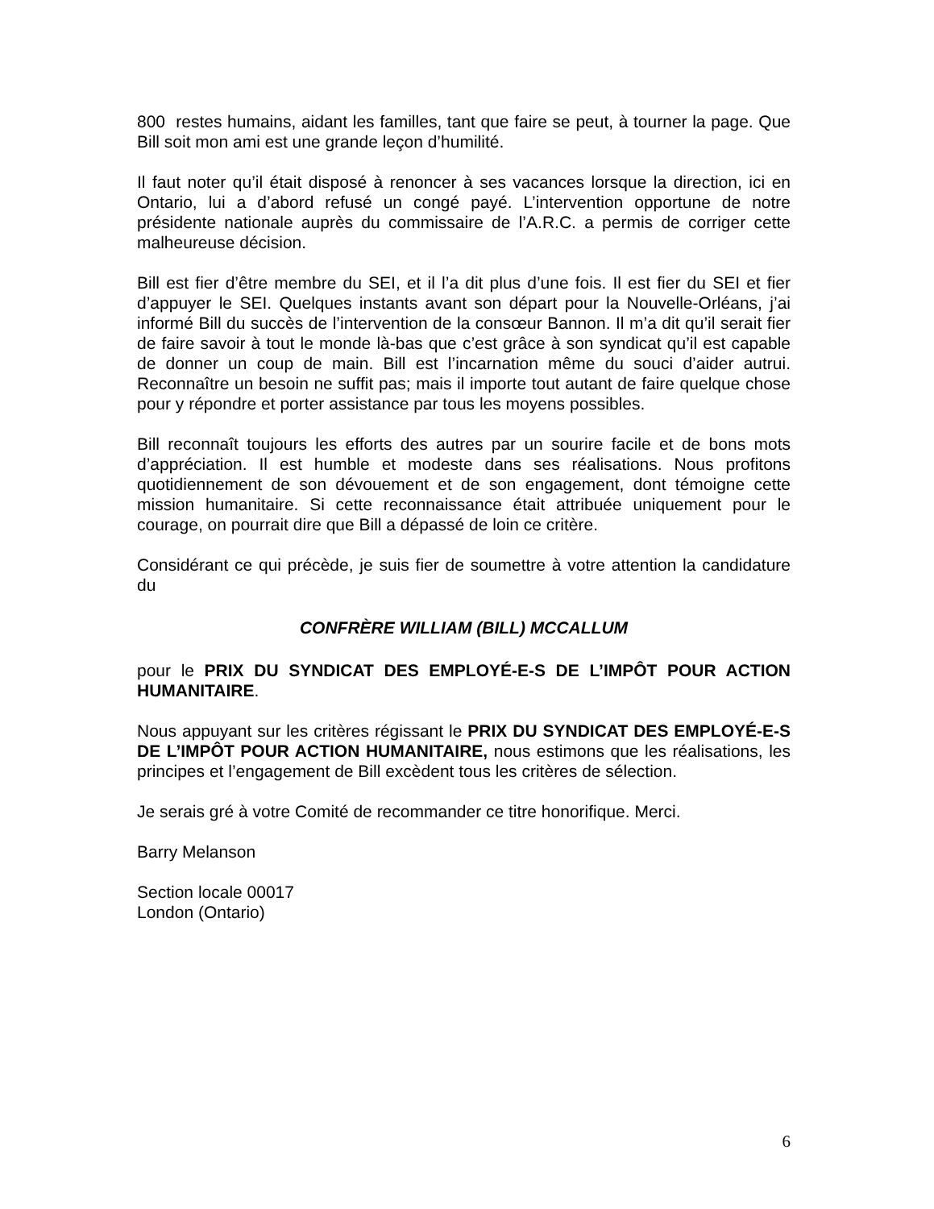800 restes humains, aidant les familles, tant que faire se peut, à tourner la page. Que Bill soit mon ami est une grande leçon d’humilité.
Il faut noter qu’il était disposé à renoncer à ses vacances lorsque la direction, ici en Ontario, lui a d’abord refusé un congé payé. L’intervention opportune de notre présidente nationale auprès du commissaire de l’A.R.C. a permis de corriger cette malheureuse décision.
Bill est fier d’être membre du SEI, et il l’a dit plus d’une fois. Il est fier du SEI et fier d’appuyer le SEI. Quelques instants avant son départ pour la Nouvelle-Orléans, j’ai informé Bill du succès de l’intervention de la consœur Bannon. Il m’a dit qu’il serait fier de faire savoir à tout le monde là-bas que c’est grâce à son syndicat qu’il est capable de donner un coup de main. Bill est l’incarnation même du souci d’aider autrui. Reconnaître un besoin ne suffit pas; mais il importe tout autant de faire quelque chose pour y répondre et porter assistance par tous les moyens possibles.
Bill reconnaît toujours les efforts des autres par un sourire facile et de bons mots d’appréciation. Il est humble et modeste dans ses réalisations. Nous profitons quotidiennement de son dévouement et de son engagement, dont témoigne cette mission humanitaire. Si cette reconnaissance était attribuée uniquement pour le courage, on pourrait dire que Bill a dépassé de loin ce critère.
Considérant ce qui précède, je suis fier de soumettre à votre attention la candidature du
CONFRÈRE WILLIAM (BILL) MCCALLUM
pour le PRIX DU SYNDICAT DES EMPLOYÉ-E-S DE L’IMPÔT POUR ACTION HUMANITAIRE.
Nous appuyant sur les critères régissant le PRIX DU SYNDICAT DES EMPLOYÉ-E-S DE L’IMPÔT POUR ACTION HUMANITAIRE, nous estimons que les réalisations, les principes et l’engagement de Bill excèdent tous les critères de sélection.
Je serais gré à votre Comité de recommander ce titre honorifique. Merci.
Barry Melanson
Section locale 00017
London (Ontario)
6